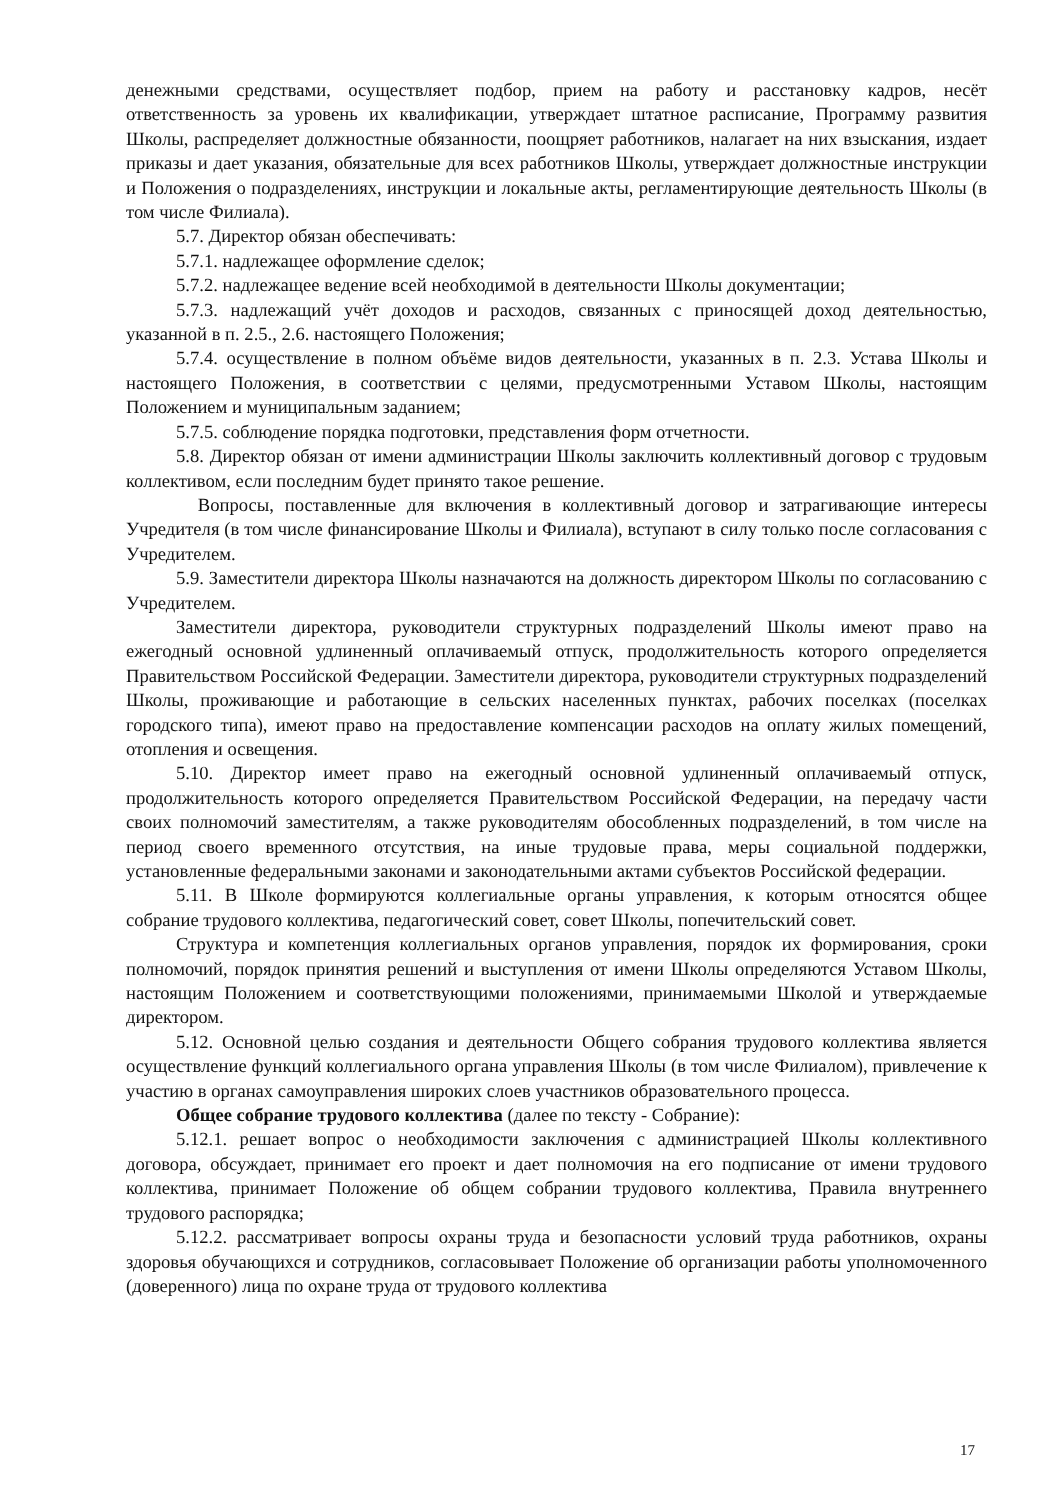денежными средствами, осуществляет подбор, прием на работу и расстановку кадров, несёт ответственность за уровень их квалификации, утверждает штатное расписание, Программу развития Школы, распределяет должностные обязанности, поощряет работников, налагает на них взыскания, издает приказы и дает указания, обязательные для всех работников Школы, утверждает должностные инструкции и Положения о подразделениях, инструкции и локальные акты, регламентирующие деятельность Школы (в том числе Филиала).
5.7. Директор обязан обеспечивать:
5.7.1. надлежащее оформление сделок;
5.7.2. надлежащее ведение всей необходимой в деятельности Школы документации;
5.7.3. надлежащий учёт доходов и расходов, связанных с приносящей доход деятельностью, указанной в п. 2.5., 2.6. настоящего Положения;
5.7.4. осуществление в полном объёме видов деятельности, указанных в п. 2.3. Устава Школы и настоящего Положения, в соответствии с целями, предусмотренными Уставом Школы, настоящим Положением и муниципальным заданием;
5.7.5. соблюдение порядка подготовки, представления форм отчетности.
5.8. Директор обязан от имени администрации Школы заключить коллективный договор с трудовым коллективом, если последним будет принято такое решение.
Вопросы, поставленные для включения в коллективный договор и затрагивающие интересы Учредителя (в том числе финансирование Школы и Филиала), вступают в силу только после согласования с Учредителем.
5.9. Заместители директора Школы назначаются на должность директором Школы по согласованию с Учредителем.
Заместители директора, руководители структурных подразделений Школы имеют право на ежегодный основной удлиненный оплачиваемый отпуск, продолжительность которого определяется Правительством Российской Федерации. Заместители директора, руководители структурных подразделений Школы, проживающие и работающие в сельских населенных пунктах, рабочих поселках (поселках городского типа), имеют право на предоставление компенсации расходов на оплату жилых помещений, отопления и освещения.
5.10. Директор имеет право на ежегодный основной удлиненный оплачиваемый отпуск, продолжительность которого определяется Правительством Российской Федерации, на передачу части своих полномочий заместителям, а также руководителям обособленных подразделений, в том числе на период своего временного отсутствия, на иные трудовые права, меры социальной поддержки, установленные федеральными законами и законодательными актами субъектов Российской федерации.
5.11. В Школе формируются коллегиальные органы управления, к которым относятся общее собрание трудового коллектива, педагогический совет, совет Школы, попечительский совет.
Структура и компетенция коллегиальных органов управления, порядок их формирования, сроки полномочий, порядок принятия решений и выступления от имени Школы определяются Уставом Школы, настоящим Положением и соответствующими положениями, принимаемыми Школой и утверждаемые директором.
5.12. Основной целью создания и деятельности Общего собрания трудового коллектива является осуществление функций коллегиального органа управления Школы (в том числе Филиалом), привлечение к участию в органах самоуправления широких слоев участников образовательного процесса.
Общее собрание трудового коллектива (далее по тексту - Собрание):
5.12.1. решает вопрос о необходимости заключения с администрацией Школы коллективного договора, обсуждает, принимает его проект и дает полномочия на его подписание от имени трудового коллектива, принимает Положение об общем собрании трудового коллектива, Правила внутреннего трудового распорядка;
5.12.2. рассматривает вопросы охраны труда и безопасности условий труда работников, охраны здоровья обучающихся и сотрудников, согласовывает Положение об организации работы уполномоченного (доверенного) лица по охране труда от трудового коллектива
17